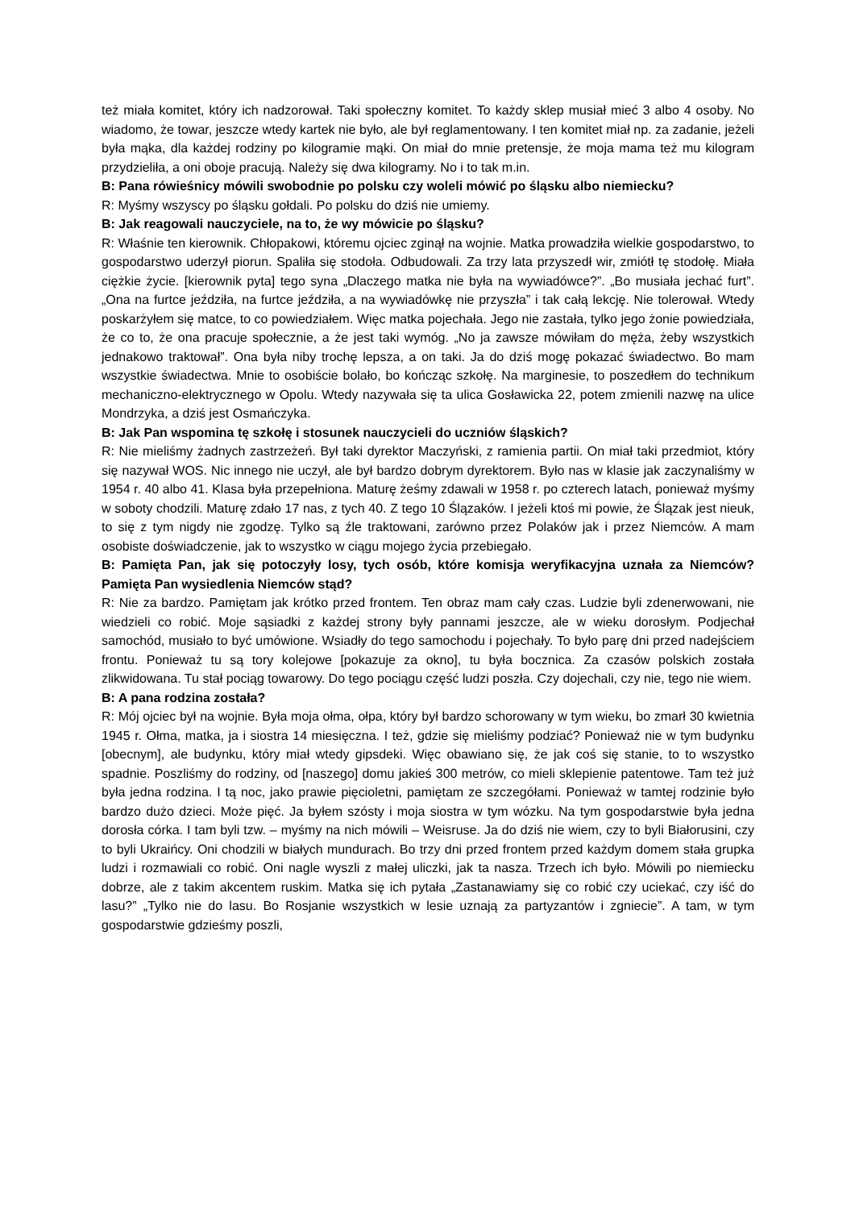też miała komitet, który ich nadzorował. Taki społeczny komitet. To każdy sklep musiał mieć 3 albo 4 osoby. No wiadomo, że towar, jeszcze wtedy kartek nie było, ale był reglamentowany. I ten komitet miał np. za zadanie, jeżeli była mąka, dla każdej rodziny po kilogramie mąki. On miał do mnie pretensje, że moja mama też mu kilogram przydzieliła, a oni oboje pracują. Należy się dwa kilogramy. No i to tak m.in.
B: Pana rówieśnicy mówili swobodnie po polsku czy woleli mówić po śląsku albo niemiecku?
R: Myśmy wszyscy po śląsku gołdali. Po polsku do dziś nie umiemy.
B: Jak reagowali nauczyciele, na to, że wy mówicie po śląsku?
R: Właśnie ten kierownik. Chłopakowi, któremu ojciec zginął na wojnie. Matka prowadziła wielkie gospodarstwo, to gospodarstwo uderzył piorun. Spaliła się stodoła. Odbudowali. Za trzy lata przyszedł wir, zmiótł tę stodołę. Miała ciężkie życie. [kierownik pyta] tego syna „Dlaczego matka nie była na wywiadówce?”. „Bo musiała jechać furt”. „Ona na furtce jeździła, na furtce jeździła, a na wywiadówkę nie przyszła” i tak całą lekcję. Nie tolerował. Wtedy poskarżyłem się matce, to co powiedziałem. Więc matka pojechała. Jego nie zastała, tylko jego żonie powiedziała, że co to, że ona pracuje społecznie, a że jest taki wymóg. „No ja zawsze mówiłam do męża, żeby wszystkich jednakowo traktował”. Ona była niby trochę lepsza, a on taki. Ja do dziś mogę pokazać świadectwo. Bo mam wszystkie świadectwa. Mnie to osobiście bolało, bo kończąc szkołę. Na marginesie, to poszedłem do technikum mechaniczno-elektrycznego w Opolu. Wtedy nazywała się ta ulica Gosławicka 22, potem zmienili nazwę na ulice Mondrzyka, a dziś jest Osmańczyka.
B: Jak Pan wspomina tę szkołę i stosunek nauczycieli do uczniów śląskich?
R: Nie mieliśmy żadnych zastrzeżeń. Był taki dyrektor Maczyński, z ramienia partii. On miał taki przedmiot, który się nazywał WOS. Nic innego nie uczył, ale był bardzo dobrym dyrektorem. Było nas w klasie jak zaczynaliśmy w 1954 r. 40 albo 41. Klasa była przepełniona. Maturę żeśmy zdawali w 1958 r. po czterech latach, ponieważ myśmy w soboty chodzili. Maturę zdało 17 nas, z tych 40. Z tego 10 Ślązaków. I jeżeli ktoś mi powie, że Ślązak jest nieuk, to się z tym nigdy nie zgodzę. Tylko są źle traktowani, zarówno przez Polaków jak i przez Niemców. A mam osobiste doświadczenie, jak to wszystko w ciągu mojego życia przebiegało.
B: Pamięta Pan, jak się potoczyły losy, tych osób, które komisja weryfikacyjna uznała za Niemców? Pamięta Pan wysiedlenia Niemców stąd?
R: Nie za bardzo. Pamiętam jak krótko przed frontem. Ten obraz mam cały czas. Ludzie byli zdenerwowani, nie wiedzieli co robić. Moje sąsiadki z każdej strony były pannami jeszcze, ale w wieku dorosłym. Podjechał samochód, musiało to być umówione. Wsiadły do tego samochodu i pojechały. To było parę dni przed nadejściem frontu. Ponieważ tu są tory kolejowe [pokazuje za okno], tu była bocznica. Za czasów polskich została zlikwidowana. Tu stał pociąg towarowy. Do tego pociągu część ludzi poszła. Czy dojechali, czy nie, tego nie wiem.
B: A pana rodzina została?
R: Mój ojciec był na wojnie. Była moja ołma, ołpa, który był bardzo schorowany w tym wieku, bo zmarł 30 kwietnia 1945 r. Ołma, matka, ja i siostra 14 miesięczna. I też, gdzie się mieliśmy podziać? Ponieważ nie w tym budynku [obecnym], ale budynku, który miał wtedy gipsdeki. Więc obawiano się, że jak coś się stanie, to to wszystko spadnie. Poszliśmy do rodziny, od [naszego] domu jakieś 300 metrów, co mieli sklepienie patentowe. Tam też już była jedna rodzina. I tą noc, jako prawie pięcioletni, pamiętam ze szczegółami. Ponieważ w tamtej rodzinie było bardzo dużo dzieci. Może pięć. Ja byłem szósty i moja siostra w tym wózku. Na tym gospodarstwie była jedna dorosła córka. I tam byli tzw. – myśmy na nich mówili – Weisruse. Ja do dziś nie wiem, czy to byli Białorusini, czy to byli Ukraińcy. Oni chodzili w białych mundurach. Bo trzy dni przed frontem przed każdym domem stała grupka ludzi i rozmawiali co robić. Oni nagle wyszli z małej uliczki, jak ta nasza. Trzech ich było. Mówili po niemiecku dobrze, ale z takim akcentem ruskim. Matka się ich pytała „Zastanawiamy się co robić czy uciekać, czy iść do lasu?” „Tylko nie do lasu. Bo Rosjanie wszystkich w lesie uznają za partyzantów i zgniecie”. A tam, w tym gospodarstwie gdzieśmy poszli,